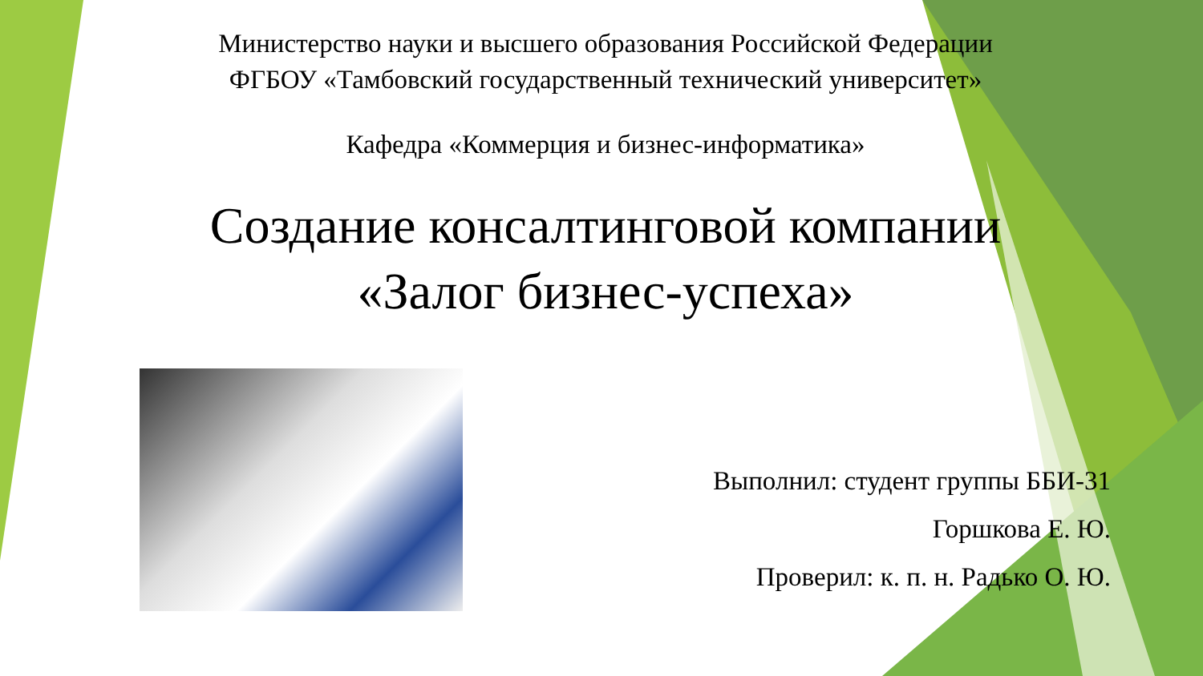Министерство науки и высшего образования Российской Федерации
ФГБОУ «Тамбовский государственный технический университет»
Кафедра «Коммерция и бизнес-информатика»
Создание консалтинговой компании
«Залог бизнес-успеха»
Выполнил: студент группы ББИ-31
Горшкова Е. Ю.
Проверил: к. п. н. Радько О. Ю.